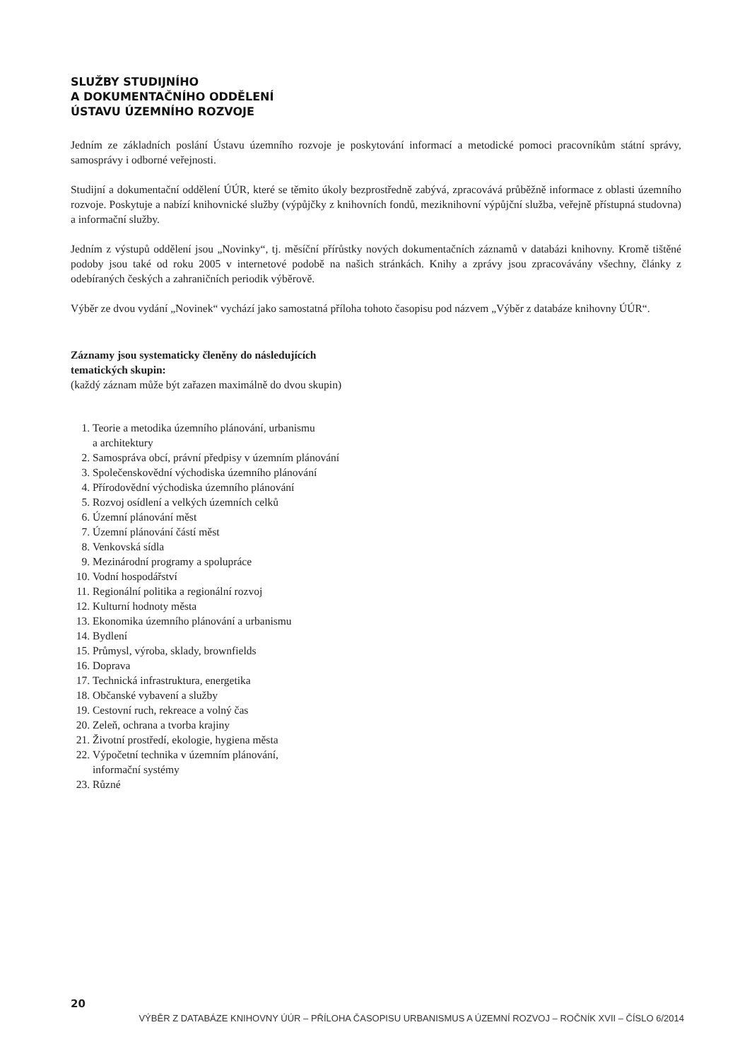SLUŽBY STUDIJNÍHO
A DOKUMENTAČNÍHO ODDĚLENÍ
ÚSTAVU ÚZEMNÍHO ROZVOJE
Jedním ze základních poslání Ústavu územního rozvoje je poskytování informací a metodické pomoci pracovníkům státní správy, samosprávy i odborné veřejnosti.
Studijní a dokumentační oddělení ÚÚR, které se těmito úkoly bezprostředně zabývá, zpracovává průběžně informace z oblasti územního rozvoje. Poskytuje a nabízí knihovnické služby (výpůjčky z knihovních fondů, meziknihovní výpůjční služba, veřejně přístupná studovna) a informační služby.
Jedním z výstupů oddělení jsou „Novinky“, tj. měsíční přírůstky nových dokumentačních záznamů v databázi knihovny. Kromě tištěné podoby jsou také od roku 2005 v internetové podobě na našich stránkách. Knihy a zprávy jsou zpracovávány všechny, články z odebíraných českých a zahraničních periodik výběrově.
Výběr ze dvou vydání „Novinek“ vychází jako samostatná příloha tohoto časopisu pod názvem „Výběr z databáze knihovny ÚÚR“.
Záznamy jsou systematicky členěny do následujících
tematických skupin:
(každý záznam může být zařazen maximálně do dvou skupin)
1. Teorie a metodika územního plánování, urbanismu
a architektury
2. Samospráva obcí, právní předpisy v územním plánování
3. Společenskovědní východiska územního plánování
4. Přírodovědní východiska územního plánování
5. Rozvoj osídlení a velkých územních celků
6. Územní plánování měst
7. Územní plánování částí měst
8. Venkovská sídla
9. Mezinárodní programy a spolupráce
10. Vodní hospodářství
11. Regionální politika a regionální rozvoj
12. Kulturní hodnoty města
13. Ekonomika územního plánování a urbanismu
14. Bydlení
15. Průmysl, výroba, sklady, brownfields
16. Doprava
17. Technická infrastruktura, energetika
18. Občanské vybavení a služby
19. Cestovní ruch, rekreace a volný čas
20. Zeleň, ochrana a tvorba krajiny
21. Životní prostředí, ekologie, hygiena města
22. Výpočetní technika v územním plánování,
informační systémy
23. Různé
20
VÝBĚR Z DATABÁZE KNIHOVNY ÚÚR – PŘÍLOHA ČASOPISU URBANISMUS A ÚZEMNÍ ROZVOJ – ROČNÍK XVII – ČÍSLO 6/2014